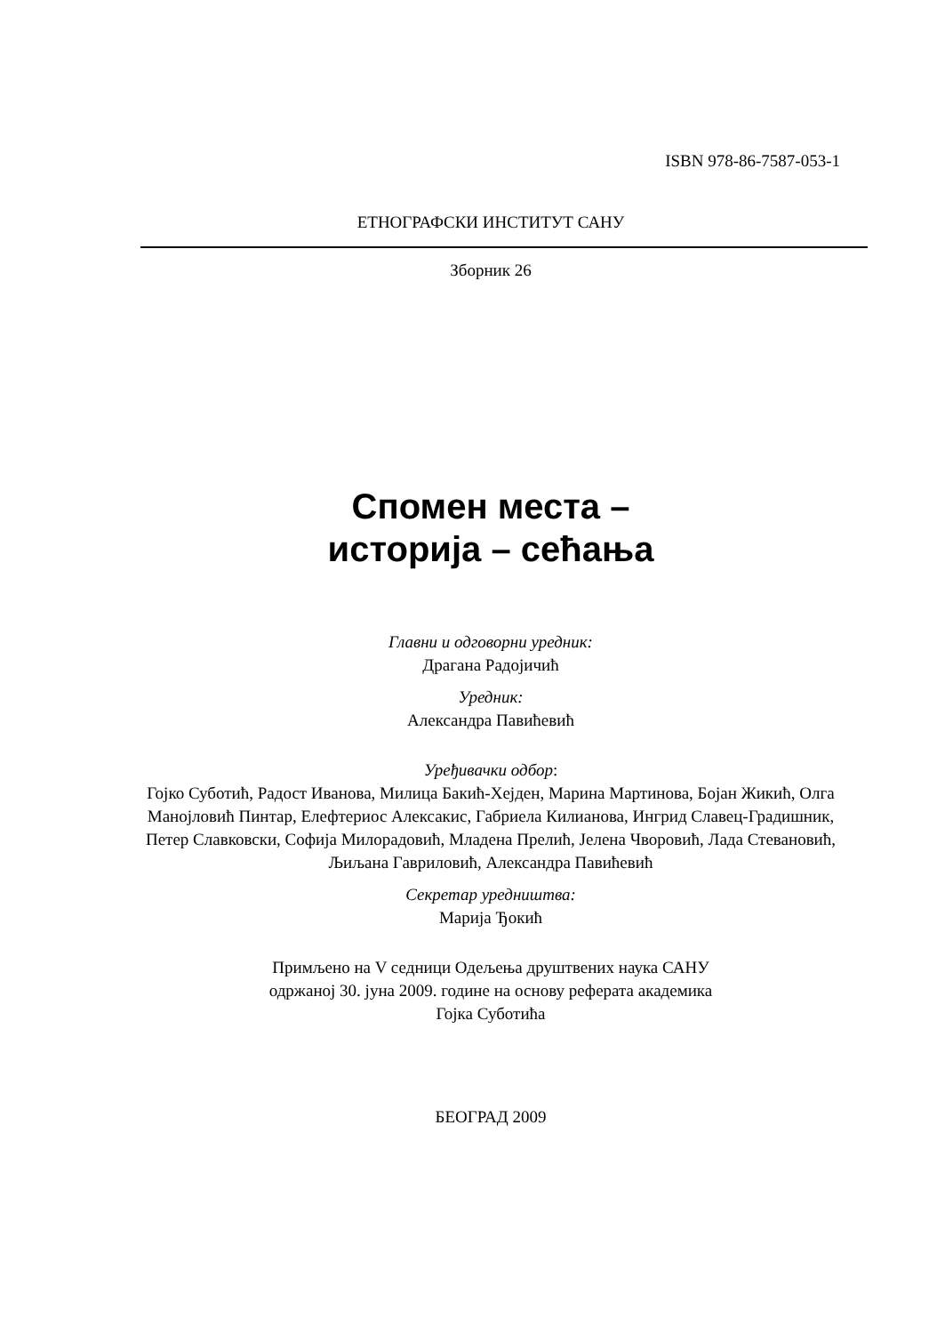ISBN 978-86-7587-053-1
ЕТНОГРАФСКИ ИНСТИТУТ САНУ
Зборник 26
Спомен места –
историја – сећања
Главни и одговорни уредник:
Драгана Радојичић
Уредник:
Александра Павићевић
Уређивачки одбор:
Гојко Суботић, Радост Иванова, Милица Бакић-Хејден, Марина Мартинова, Бојан Жикић, Олга Манојловић Пинтар, Елефтериос Алексакис, Габриела Килианова, Ингрид Славец-Градишник, Петер Славковски, Софија Милорадовић, Младена Прелић, Јелена Чворовић, Лада Стевановић, Љиљана Гавриловић, Александра Павићевић
Секретар уредништва:
Марија Ђокић
Примљено на V седници Одељења друштвених наука САНУ
одржаној 30. јуна 2009. године на основу реферата академика
Гојка Суботића
БЕОГРАД 2009